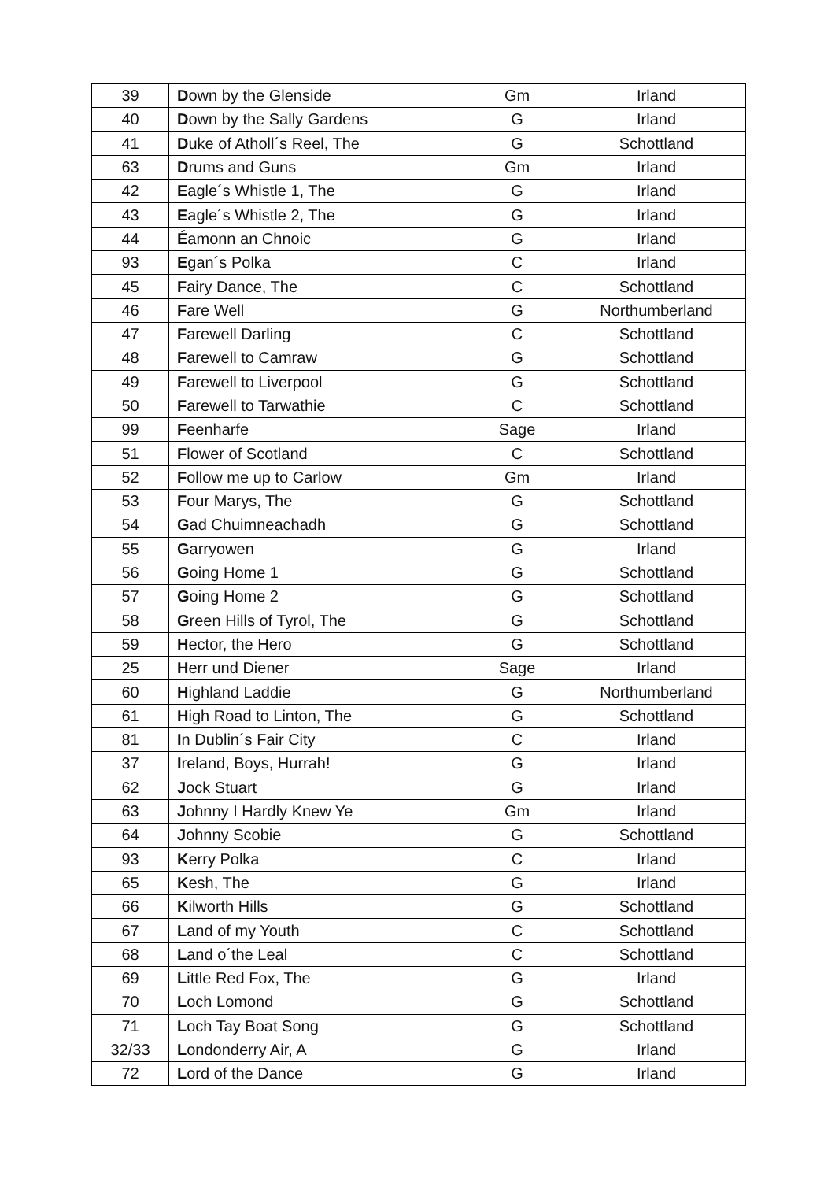| 39 | D own by the Glenside | Gm | Irland |
| 40 | D own by the Sally Gardens | G | Irland |
| 41 | D uke of Atholl´s Reel, The | G | Schottland |
| 63 | D rums and Guns | Gm | Irland |
| 42 | E agle´s Whistle 1, The | G | Irland |
| 43 | E agle´s Whistle 2, The | G | Irland |
| 44 | É amonn an Chnoic | G | Irland |
| 93 | E gan´s Polka | C | Irland |
| 45 | F airy Dance, The | C | Schottland |
| 46 | F are Well | G | Northumberland |
| 47 | F arewell Darling | C | Schottland |
| 48 | F arewell to Camraw | G | Schottland |
| 49 | F arewell to Liverpool | G | Schottland |
| 50 | F arewell to Tarwathie | C | Schottland |
| 99 | F eenharfe | Sage | Irland |
| 51 | F lower of Scotland | C | Schottland |
| 52 | F ollow me up to Carlow | Gm | Irland |
| 53 | F our Marys, The | G | Schottland |
| 54 | G ad Chuimneachadh | G | Schottland |
| 55 | G arryowen | G | Irland |
| 56 | G oing Home 1 | G | Schottland |
| 57 | G oing Home 2 | G | Schottland |
| 58 | G reen Hills of Tyrol, The | G | Schottland |
| 59 | H ector, the Hero | G | Schottland |
| 25 | H err und Diener | Sage | Irland |
| 60 | H ighland Laddie | G | Northumberland |
| 61 | H igh Road to Linton, The | G | Schottland |
| 81 | I n Dublin´s Fair City | C | Irland |
| 37 | I reland, Boys, Hurrah! | G | Irland |
| 62 | J ock Stuart | G | Irland |
| 63 | J ohnny I Hardly Knew Ye | Gm | Irland |
| 64 | J ohnny Scobie | G | Schottland |
| 93 | K erry Polka | C | Irland |
| 65 | K esh, The | G | Irland |
| 66 | K ilworth Hills | G | Schottland |
| 67 | L and of my Youth | C | Schottland |
| 68 | L and o´the Leal | C | Schottland |
| 69 | L ittle Red Fox, The | G | Irland |
| 70 | L och Lomond | G | Schottland |
| 71 | L och Tay Boat Song | G | Schottland |
| 32/33 | L ondonderry Air, A | G | Irland |
| 72 | L ord of the Dance | G | Irland |